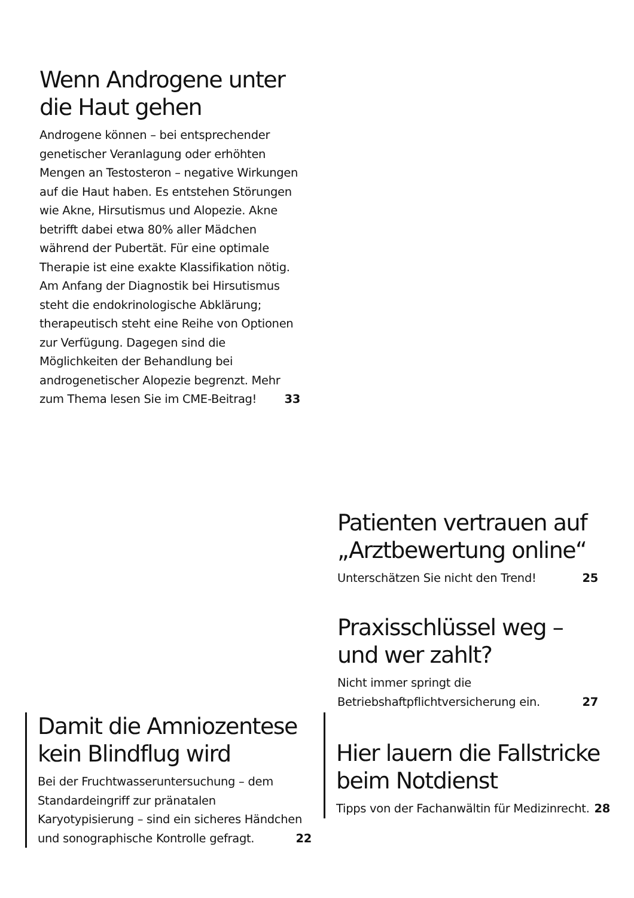Wenn Androgene unter
die Haut gehen
Androgene können – bei entsprechender genetischer Veranlagung oder erhöhten Mengen an Testosteron – negative Wirkungen auf die Haut haben. Es entstehen Störungen wie Akne, Hirsutismus und Alopezie. Akne betrifft dabei etwa 80% aller Mädchen während der Pubertät. Für eine optimale Therapie ist eine exakte Klassifikation nötig. Am Anfang der Diagnostik bei Hirsutismus steht die endokrinologische Abklärung; therapeutisch steht eine Reihe von Optionen zur Verfügung. Dagegen sind die Möglichkeiten der Behandlung bei androgenetischer Alopezie begrenzt. Mehr zum Thema lesen Sie im CME-Beitrag! 33
Patienten vertrauen auf
„Arztbewertung online“
Unterschätzen Sie nicht den Trend! 25
Praxisschlüssel weg –
und wer zahlt?
Nicht immer springt die Betriebshaftpflichtversicherung ein. 27
Damit die Amniozentese
kein Blindflug wird
Bei der Fruchtwasseruntersuchung – dem Standardeingriff zur pränatalen Karyotypisierung – sind ein sicheres Händchen und sonographische Kontrolle gefragt. 22
Hier lauern die Fallstricke
beim Notdienst
Tipps von der Fachanwältin für Medizinrecht. 28